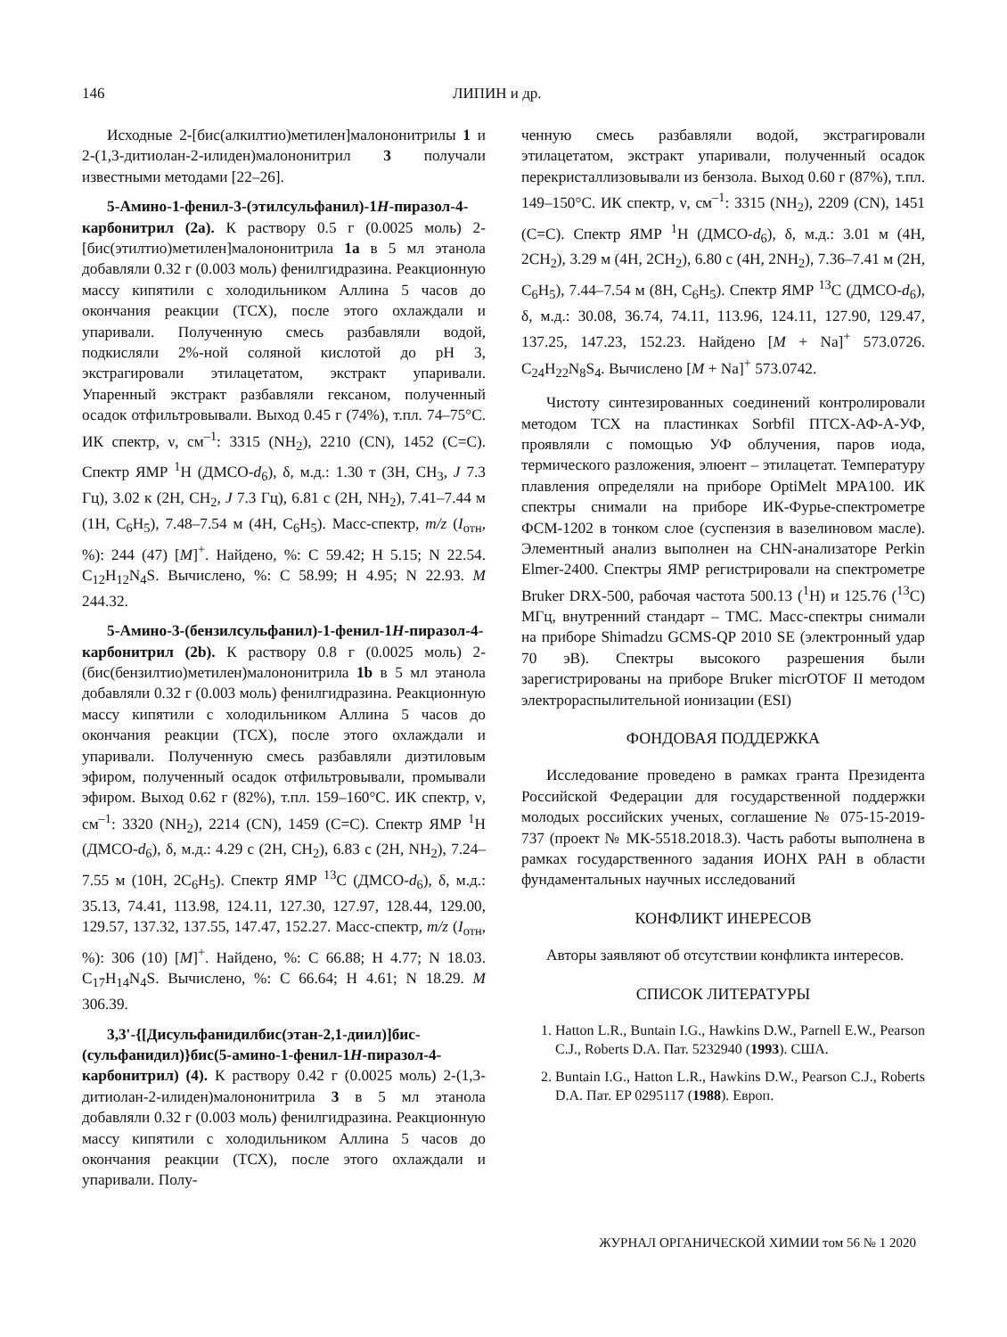146 ЛИПИН и др.
Исходные 2-[бис(алкилтио)метилен]малононитрилы 1 и 2-(1,3-дитиолан-2-илиден)малононитрил 3 получали известными методами [22–26].
5-Амино-1-фенил-3-(этилсульфанил)-1H-пиразол-4-карбонитрил (2a). К раствору 0.5 г (0.0025 моль) 2-[бис(этилтио)метилен]малононитрила 1a в 5 мл этанола добавляли 0.32 г (0.003 моль) фенилгидразина. Реакционную массу кипятили с холодильником Аллина 5 часов до окончания реакции (ТСХ), после этого охлаждали и упаривали. Полученную смесь разбавляли водой, подкисляли 2%-ной соляной кислотой до pH 3, экстрагировали этилацетатом, экстракт упаривали. Упаренный экстракт разбавляли гексаном, полученный осадок отфильтровывали. Выход 0.45 г (74%), т.пл. 74–75°С. ИК спектр, ν, см<sup>–1</sup>: 3315 (NH<sub>2</sub>), 2210 (CN), 1452 (C=C). Спектр ЯМР <sup>1</sup>Н (ДМСО-d<sub>6</sub>), δ, м.д.: 1.30 т (3H, CH<sub>3</sub>, J 7.3 Гц), 3.02 к (2H, CH<sub>2</sub>, J 7.3 Гц), 6.81 с (2H, NH<sub>2</sub>), 7.41–7.44 м (1H, C<sub>6</sub>H<sub>5</sub>), 7.48–7.54 м (4H, C<sub>6</sub>H<sub>5</sub>). Масс-спектр, m/z (I<sub>отн</sub>, %): 244 (47) [M]<sup>+</sup>. Найдено, %: C 59.42; H 5.15; N 22.54. C<sub>12</sub>H<sub>12</sub>N<sub>4</sub>S. Вычислено, %: C 58.99; H 4.95; N 22.93. M 244.32.
5-Амино-3-(бензилсульфанил)-1-фенил-1H-пиразол-4-карбонитрил (2b). К раствору 0.8 г (0.0025 моль) 2-(бис(бензилтио)метилен)малононитрила 1b в 5 мл этанола добавляли 0.32 г (0.003 моль) фенилгидразина. Реакционную массу кипятили с холодильником Аллина 5 часов до окончания реакции (ТСХ), после этого охлаждали и упаривали. Полученную смесь разбавляли диэтиловым эфиром, полученный осадок отфильтровывали, промывали эфиром. Выход 0.62 г (82%), т.пл. 159–160°С. ИК спектр, ν, см<sup>–1</sup>: 3320 (NH<sub>2</sub>), 2214 (CN), 1459 (C=C). Спектр ЯМР <sup>1</sup>Н (ДМСО-d<sub>6</sub>), δ, м.д.: 4.29 с (2H, CH<sub>2</sub>), 6.83 с (2H, NH<sub>2</sub>), 7.24–7.55 м (10H, 2C<sub>6</sub>H<sub>5</sub>). Спектр ЯМР <sup>13</sup>С (ДМСО-d<sub>6</sub>), δ, м.д.: 35.13, 74.41, 113.98, 124.11, 127.30, 127.97, 128.44, 129.00, 129.57, 137.32, 137.55, 147.47, 152.27. Масс-спектр, m/z (I<sub>отн</sub>, %): 306 (10) [M]<sup>+</sup>. Найдено, %: C 66.88; H 4.77; N 18.03. C<sub>17</sub>H<sub>14</sub>N<sub>4</sub>S. Вычислено, %: C 66.64; H 4.61; N 18.29. M 306.39.
3,3'-{[Дисульфанидилбис(этан-2,1-диил)]бис-(сульфанидил)}бис(5-амино-1-фенил-1H-пиразол-4-карбонитрил) (4). К раствору 0.42 г (0.0025 моль) 2-(1,3-дитиолан-2-илиден)малононитрила 3 в 5 мл этанола добавляли 0.32 г (0.003 моль) фенилгидразина. Реакционную массу кипятили с холодильником Аллина 5 часов до окончания реакции (ТСХ), после этого охлаждали и упаривали. Полу-
ченную смесь разбавляли водой, экстрагировали этилацетатом, экстракт упаривали, полученный осадок перекристаллизовывали из бензола. Выход 0.60 г (87%), т.пл. 149–150°С. ИК спектр, ν, см<sup>–1</sup>: 3315 (NH<sub>2</sub>), 2209 (CN), 1451 (C=C). Спектр ЯМР <sup>1</sup>Н (ДМСО-d<sub>6</sub>), δ, м.д.: 3.01 м (4H, 2CH<sub>2</sub>), 3.29 м (4H, 2CH<sub>2</sub>), 6.80 с (4H, 2NH<sub>2</sub>), 7.36–7.41 м (2H, C<sub>6</sub>H<sub>5</sub>), 7.44–7.54 м (8H, C<sub>6</sub>H<sub>5</sub>). Спектр ЯМР <sup>13</sup>С (ДМСО-d<sub>6</sub>), δ, м.д.: 30.08, 36.74, 74.11, 113.96, 124.11, 127.90, 129.47, 137.25, 147.23, 152.23. Найдено [M + Na]<sup>+</sup> 573.0726. C<sub>24</sub>H<sub>22</sub>N<sub>8</sub>S<sub>4</sub>. Вычислено [M + Na]<sup>+</sup> 573.0742.
Чистоту синтезированных соединений контролировали методом ТСХ на пластинках Sorbfil ПТСХ-АФ-А-УФ, проявляли с помощью УФ облучения, паров иода, термического разложения, элюент – этилацетат. Температуру плавления определяли на приборе OptiMelt MPA100. ИК спектры снимали на приборе ИК-Фурье-спектрометре ФСМ-1202 в тонком слое (суспензия в вазелиновом масле). Элементный анализ выполнен на CHN-анализаторе Perkin Elmer-2400. Спектры ЯМР регистрировали на спектрометре Bruker DRX-500, рабочая частота 500.13 (<sup>1</sup>H) и 125.76 (<sup>13</sup>C) МГц, внутренний стандарт – ТМС. Масс-спектры снимали на приборе Shimadzu GCMS-QP 2010 SE (электронный удар 70 эВ). Спектры высокого разрешения были зарегистрированы на приборе Bruker micrOTOF II методом электрораспылительной ионизации (ESI)
ФОНДОВАЯ ПОДДЕРЖКА
Исследование проведено в рамках гранта Президента Российской Федерации для государственной поддержки молодых российских ученых, соглашение № 075-15-2019-737 (проект № МК-5518.2018.3). Часть работы выполнена в рамках государственного задания ИОНХ РАН в области фундаментальных научных исследований
КОНФЛИКТ ИНЕРЕСОВ
Авторы заявляют об отсутствии конфликта интересов.
СПИСОК ЛИТЕРАТУРЫ
1. Hatton L.R., Buntain I.G., Hawkins D.W., Parnell E.W., Pearson C.J., Roberts D.A. Пат. 5232940 (1993). США.
2. Buntain I.G., Hatton L.R., Hawkins D.W., Pearson C.J., Roberts D.A. Пат. EP 0295117 (1988). Европ.
ЖУРНАЛ ОРГАНИЧЕСКОЙ ХИМИИ том 56 № 1 2020